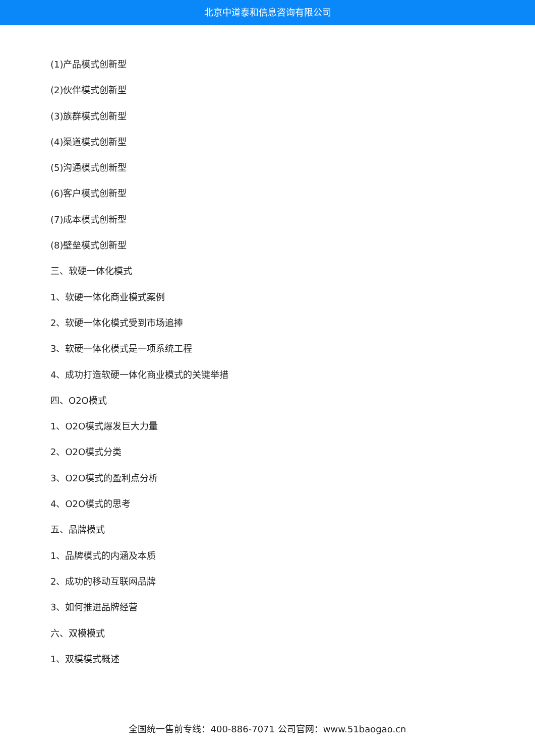北京中道泰和信息咨询有限公司
(1)产品模式创新型
(2)伙伴模式创新型
(3)族群模式创新型
(4)渠道模式创新型
(5)沟通模式创新型
(6)客户模式创新型
(7)成本模式创新型
(8)壁垒模式创新型
三、软硬一体化模式
1、软硬一体化商业模式案例
2、软硬一体化模式受到市场追捧
3、软硬一体化模式是一项系统工程
4、成功打造软硬一体化商业模式的关键举措
四、O2O模式
1、O2O模式爆发巨大力量
2、O2O模式分类
3、O2O模式的盈利点分析
4、O2O模式的思考
五、品牌模式
1、品牌模式的内涵及本质
2、成功的移动互联网品牌
3、如何推进品牌经营
六、双模模式
1、双模模式概述
全国统一售前专线：400-886-7071 公司官网：www.51baogao.cn